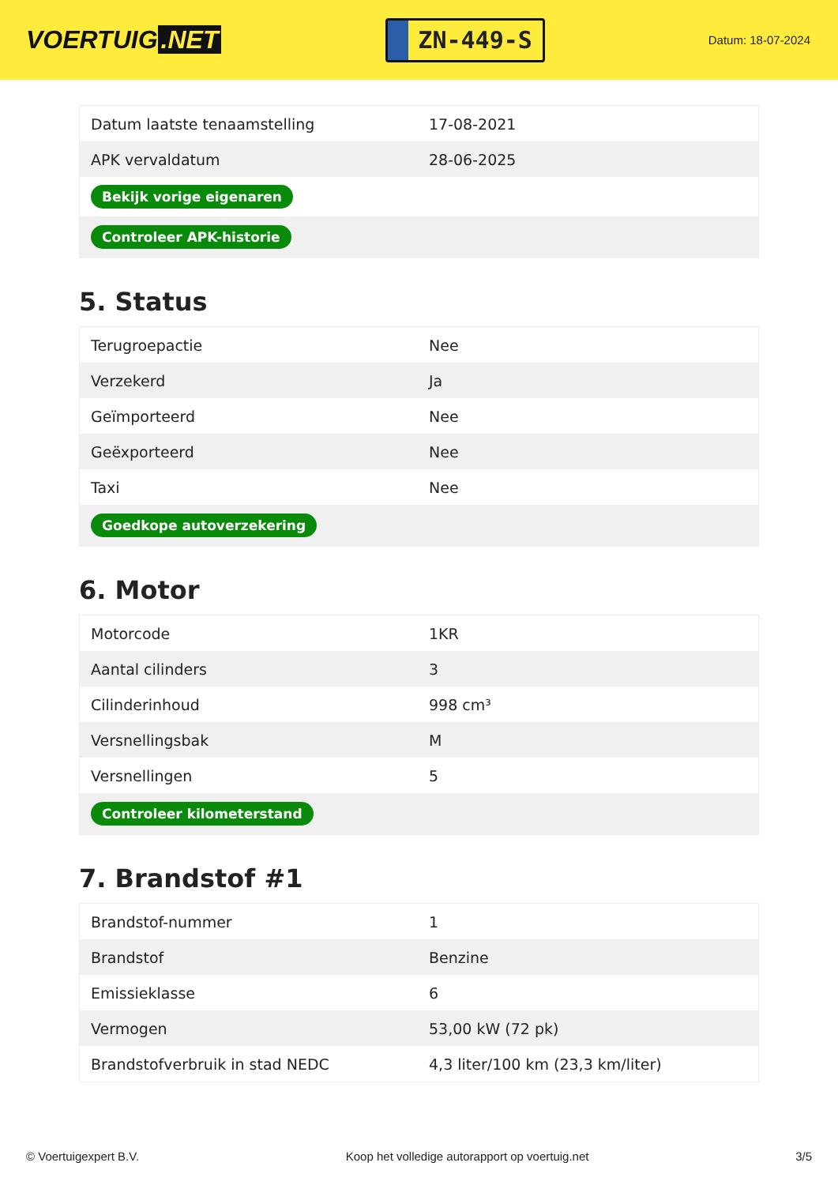VOERTUIG.NET
ZN-449-S
Datum: 18-07-2024
| Datum laatste tenaamstelling | 17-08-2021 |
| APK vervaldatum | 28-06-2025 |
| Bekijk vorige eigenaren | |
| Controleer APK-historie | |
5. Status
| Terugroepactie | Nee |
| Verzekerd | Ja |
| Geïmporteerd | Nee |
| Geëxporteerd | Nee |
| Taxi | Nee |
| Goedkope autoverzekering | |
6. Motor
| Motorcode | 1KR |
| Aantal cilinders | 3 |
| Cilinderinhoud | 998 cm³ |
| Versnellingsbak | M |
| Versnellingen | 5 |
| Controleer kilometerstand | |
7. Brandstof #1
| Brandstof-nummer | 1 |
| Brandstof | Benzine |
| Emissieklasse | 6 |
| Vermogen | 53,00 kW (72 pk) |
| Brandstofverbruik in stad NEDC | 4,3 liter/100 km (23,3 km/liter) |
© Voertuigexpert B.V. Koop het volledige autorapport op voertuig.net 3/5